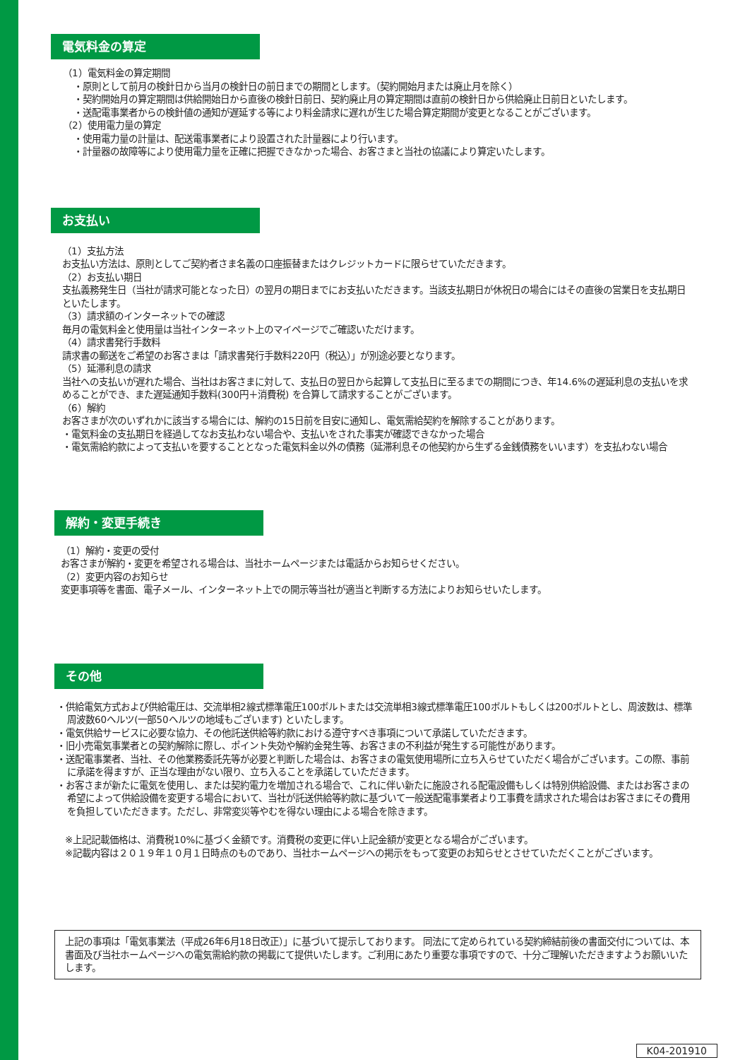電気料金の算定
（1）電気料金の算定期間
・原則として前月の検針日から当月の検針日の前日までの期間とします。（契約開始月または廃止月を除く）
・契約開始月の算定期間は供給開始日から直後の検針日前日、契約廃止月の算定期間は直前の検針日から供給廃止日前日といたします。
・送配電事業者からの検針値の通知が遅延する等により料金請求に遅れが生じた場合算定期間が変更となることがございます。
（2）使用電力量の算定
・使用電力量の計量は、配送電事業者により設置された計量器により行います。
・計量器の故障等により使用電力量を正確に把握できなかった場合、お客さまと当社の協議により算定いたします。
お支払い
（1）支払方法
お支払い方法は、原則としてご契約者さま名義の口座振替またはクレジットカードに限らせていただきます。
（2）お支払い期日
支払義務発生日（当社が請求可能となった日）の翌月の期日までにお支払いただきます。当該支払期日が休祝日の場合にはその直後の営業日を支払期日といたします。
（3）請求額のインターネットでの確認
毎月の電気料金と使用量は当社インターネット上のマイページでご確認いただけます。
（4）請求書発行手数料
請求書の郵送をご希望のお客さまは「請求書発行手数料220円（税込）」が別途必要となります。
（5）延滞利息の請求
当社への支払いが遅れた場合、当社はお客さまに対して、支払日の翌日から起算して支払日に至るまでの期間につき、年14.6%の遅延利息の支払いを求めることができ、また遅延通知手数料(300円＋消費税) を合算して請求することがございます。
（6）解約
お客さまが次のいずれかに該当する場合には、解約の15日前を目安に通知し、電気需給契約を解除することがあります。
・電気料金の支払期日を経過してなお支払わない場合や、支払いをされた事実が確認できなかった場合
・電気需給約款によって支払いを要することとなった電気料金以外の債務（延滞利息その他契約から生ずる金銭債務をいいます）を支払わない場合
解約・変更手続き
（1）解約・変更の受付
お客さまが解約・変更を希望される場合は、当社ホームページまたは電話からお知らせください。
（2）変更内容のお知らせ
変更事項等を書面、電子メール、インターネット上での開示等当社が適当と判断する方法によりお知らせいたします。
その他
・供給電気方式および供給電圧は、交流単相2線式標準電圧100ボルトまたは交流単相3線式標準電圧100ボルトもしくは200ボルトとし、周波数は、標準周波数60ヘルツ(一部50ヘルツの地域もございます) といたします。
・電気供給サービスに必要な協力、その他託送供給等約款における遵守すべき事項について承諾していただきます。
・旧小売電気事業者との契約解除に際し、ポイント失効や解約金発生等、お客さまの不利益が発生する可能性があります。
・送配電事業者、当社、その他業務委託先等が必要と判断した場合は、お客さまの電気使用場所に立ち入らせていただく場合がございます。この際、事前に承諾を得ますが、正当な理由がない限り、立ち入ることを承諾していただきます。
・お客さまが新たに電気を使用し、または契約電力を増加される場合で、これに伴い新たに施設される配電設備もしくは特別供給設備、またはお客さまの希望によって供給設備を変更する場合において、当社が託送供給等約款に基づいて一般送配電事業者より工事費を請求された場合はお客さまにその費用を負担していただきます。ただし、非常変災等やむを得ない理由による場合を除きます。
※上記記載価格は、消費税10%に基づく金額です。消費税の変更に伴い上記金額が変更となる場合がございます。
※記載内容は２０１９年１０月１日時点のものであり、当社ホームページへの掲示をもって変更のお知らせとさせていただくことがございます。
上記の事項は「電気事業法（平成26年6月18日改正）」に基づいて提示しております。 同法にて定められている契約締結前後の書面交付については、本書面及び当社ホームページへの電気需給約款の掲載にて提供いたします。ご利用にあたり重要な事項ですので、十分ご理解いただきますようお願いいたします。
K04-201910